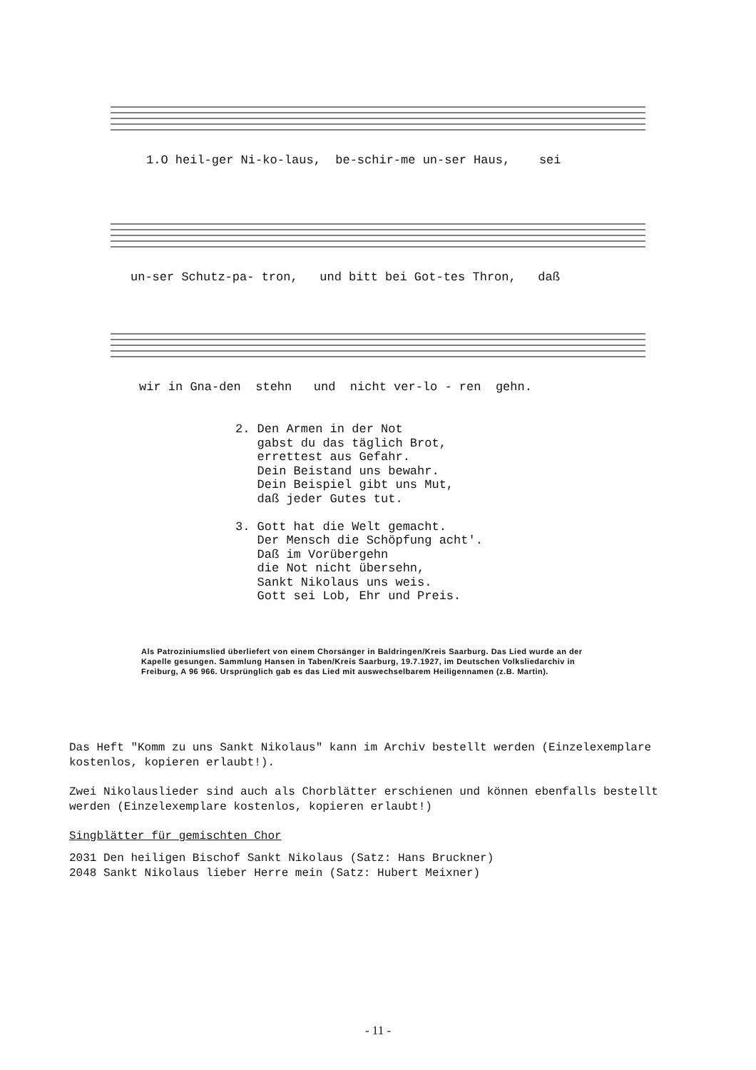1.O heil-ger Ni-ko-laus, be-schir-me un-ser Haus, sei
un-ser Schutz-pa- tron, und bitt bei Got-tes Thron, daß
wir in Gna-den stehn und nicht ver-lo - ren gehn.
2. Den Armen in der Not gabst du das täglich Brot, errettest aus Gefahr. Dein Beistand uns bewahr. Dein Beispiel gibt uns Mut, daß jeder Gutes tut. 3. Gott hat die Welt gemacht. Der Mensch die Schöpfung acht'. Daß im Vorübergehn die Not nicht übersehn, Sankt Nikolaus uns weis. Gott sei Lob, Ehr und Preis.
Als Patroziniumslied überliefert von einem Chorsänger in Baldringen/Kreis Saarburg. Das Lied wurde an der Kapelle gesungen. Sammlung Hansen in Taben/Kreis Saarburg, 19.7.1927, im Deutschen Volksliedarchiv in Freiburg, A 96 966. Ursprünglich gab es das Lied mit auswechselbarem Heiligennamen (z.B. Martin).
Das Heft "Komm zu uns Sankt Nikolaus" kann im Archiv bestellt werden (Einzelexemplare kostenlos, kopieren erlaubt!).
Zwei Nikolauslieder sind auch als Chorblätter erschienen und können ebenfalls bestellt werden (Einzelexemplare kostenlos, kopieren erlaubt!)
Singblätter für gemischten Chor
2031 Den heiligen Bischof Sankt Nikolaus (Satz: Hans Bruckner)
2048 Sankt Nikolaus lieber Herre mein (Satz: Hubert Meixner)
- 11 -